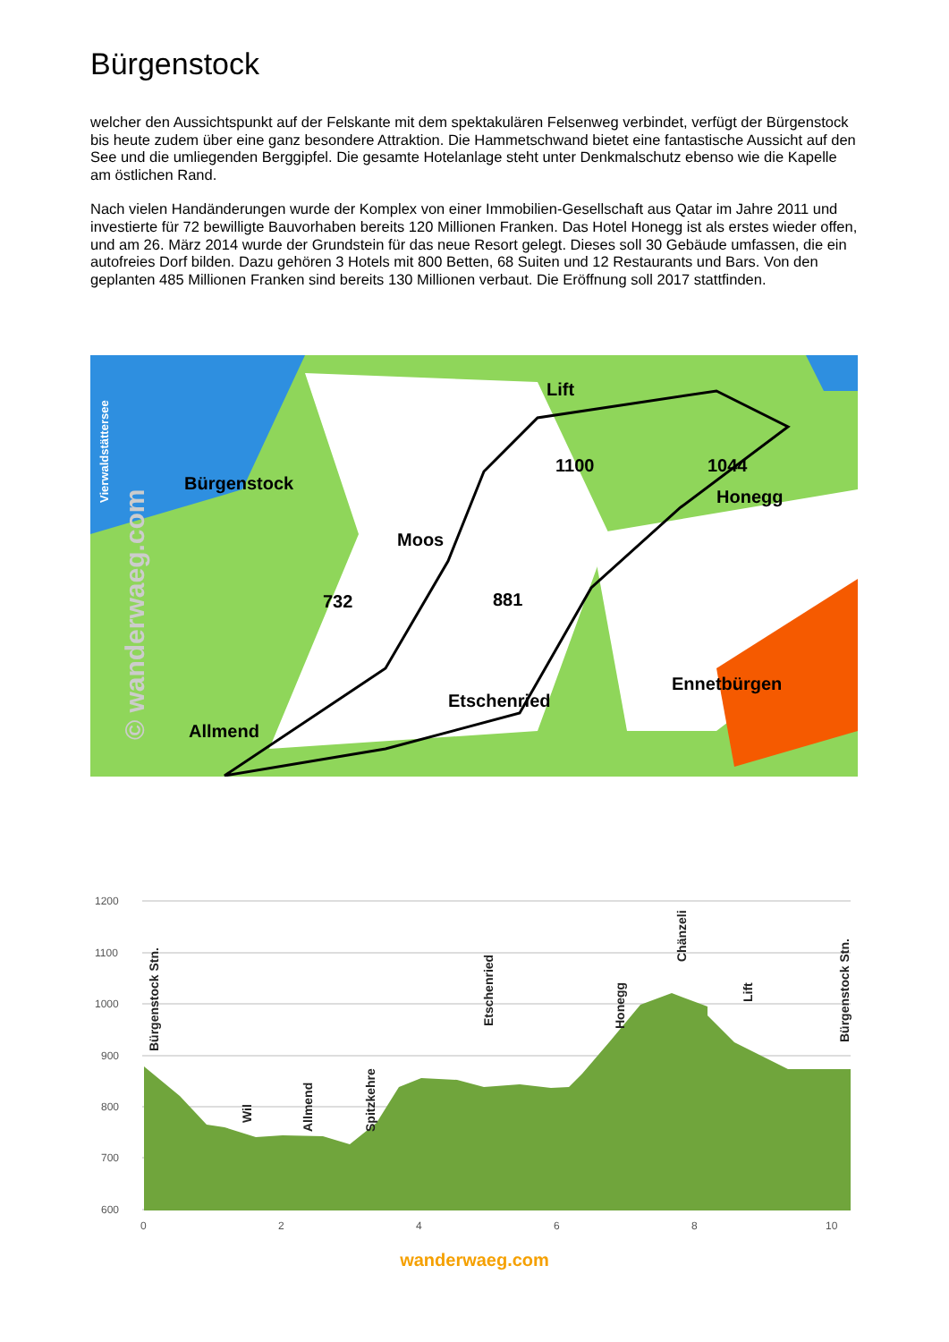Bürgenstock
welcher den Aussichtspunkt auf der Felskante mit dem spektakulären Felsenweg verbindet, verfügt der Bürgenstock bis heute zudem über eine ganz besondere Attraktion. Die Hammetschwand bietet eine fantastische Aussicht auf den See und die umliegenden Berggipfel. Die gesamte Hotelanlage steht unter Denkmalschutz ebenso wie die Kapelle am östlichen Rand.
Nach vielen Handänderungen wurde der Komplex von einer Immobilien-Gesellschaft aus Qatar im Jahre 2011 und investierte für 72 bewilligte Bauvorhaben bereits 120 Millionen Franken. Das Hotel Honegg ist als erstes wieder offen, und am 26. März 2014 wurde der Grundstein für das neue Resort gelegt. Dieses soll 30 Gebäude umfassen, die ein autofreies Dorf bilden. Dazu gehören 3 Hotels mit 800 Betten, 68 Suiten und 12 Restaurants und Bars. Von den geplanten 485 Millionen Franken sind bereits 130 Millionen verbaut. Die Eröffnung soll 2017 stattfinden.
Bürgenstock
Lift
1100
1044
Honegg
Moos
732
881
Allmend
Etschenried
Ennetbürgen
Vierwaldstättersee
© wanderwaeg.com
1200
1100
1000
900
800
700
600
0
2
4
6
8
10
Bürgenstock Stn.
Wil
Allmend
Spitzkehre
Etschenried
Honegg
Chänzeli
Lift
Bürgenstock Stn.
wanderwaeg.com